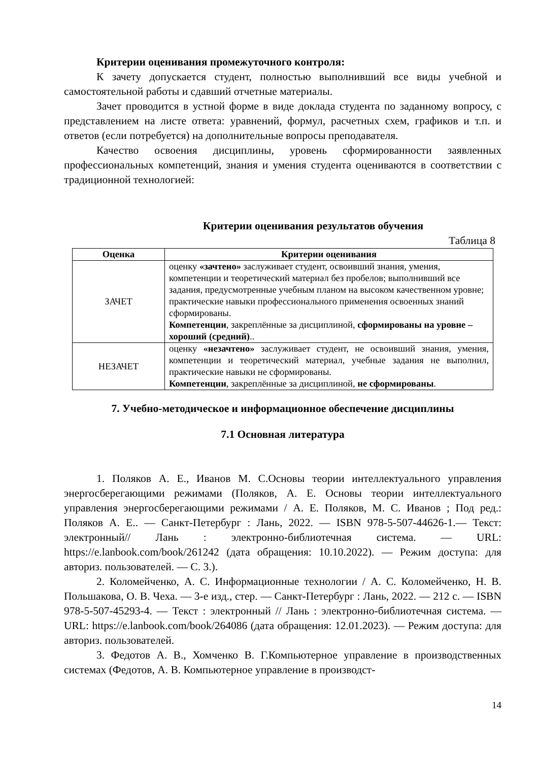Критерии оценивания промежуточного контроля:
К зачету допускается студент, полностью выполнивший все виды учебной и самостоятельной работы и сдавший отчетные материалы.
Зачет проводится в устной форме в виде доклада студента по заданному вопросу, с представлением на листе ответа: уравнений, формул, расчетных схем, графиков и т.п. и ответов (если потребуется) на дополнительные вопросы преподавателя.
Качество освоения дисциплины, уровень сформированности заявленных профессиональных компетенций, знания и умения студента оцениваются в соответствии с традиционной технологией:
Критерии оценивания результатов обучения
Таблица 8
| Оценка | Критерии оценивания |
| --- | --- |
| ЗАЧЕТ | оценку «зачтено» заслуживает студент, освоивший знания, умения, компетенции и теоретический материал без пробелов; выполнивший все задания, предусмотренные учебным планом на высоком качественном уровне; практические навыки профессионального применения освоенных знаний сформированы. Компетенции , закреплённые за дисциплиной, сформированы на уровне – хороший (средний) .. |
| НЕЗАЧЕТ | оценку «незачтено» заслуживает студент, не освоивший знания, умения, компетенции и теоретический материал, учебные задания не выполнил, практические навыки не сформированы. Компетенции , закреплённые за дисциплиной, не сформированы . |
7. Учебно-методическое и информационное обеспечение дисциплины
7.1 Основная литература
1. Поляков А. Е., Иванов М. С.Основы теории интеллектуального управления энергосберегающими режимами (Поляков, А. Е. Основы теории интеллектуального управления энергосберегающими режимами / А. Е. Поляков, М. С. Иванов ; Под ред.: Поляков А. Е.. — Санкт-Петербург : Лань, 2022. — ISBN 978-5-507-44626-1.— Текст: электронный// Лань : электронно-библиотечная система. — URL: https://e.lanbook.com/book/261242 (дата обращения: 10.10.2022). — Режим доступа: для авториз. пользователей. — С. 3.).
2. Коломейченко, А. С. Информационные технологии / А. С. Коломейченко, Н. В. Польшакова, О. В. Чеха. — 3-е изд., стер. — Санкт-Петербург : Лань, 2022. — 212 с. — ISBN 978-5-507-45293-4. — Текст : электронный // Лань : электронно-библиотечная система. — URL: https://e.lanbook.com/book/264086 (дата обращения: 12.01.2023). — Режим доступа: для авториз. пользователей.
3. Федотов А. В., Хомченко В. Г.Компьютерное управление в производственных системах (Федотов, А. В. Компьютерное управление в производст-
14